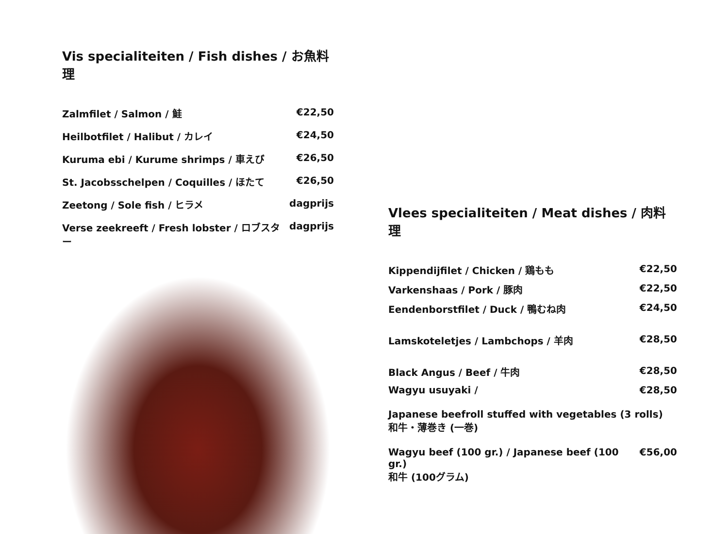Vis specialiteiten / Fish dishes / お魚料理
Zalmfilet / Salmon / 鮭 €22,50
Heilbotfilet / Halibut / カレイ €24,50
Kuruma ebi / Kurume shrimps / 車えび €26,50
St. Jacobsschelpen / Coquilles / ほたて €26,50
Zeetong / Sole fish / ヒラメ dagprijs
Verse zeekreeft / Fresh lobster / ロブスター dagprijs
Vlees specialiteiten / Meat dishes / 肉料理
Kippendijfilet / Chicken / 鶏もも €22,50
Varkenshaas / Pork / 豚肉 €22,50
Eendenborstfilet / Duck / 鴨むね肉 €24,50
Lamskoteletjes / Lambchops / 羊肉 €28,50
Black Angus / Beef / 牛肉 €28,50
Wagyu usuyaki / €28,50
Japanese beefroll stuffed with vegetables (3 rolls)
和牛・薄巻き (一巻)
Wagyu beef (100 gr.) / Japanese beef (100 gr.) €56,00
和牛 (100グラム)